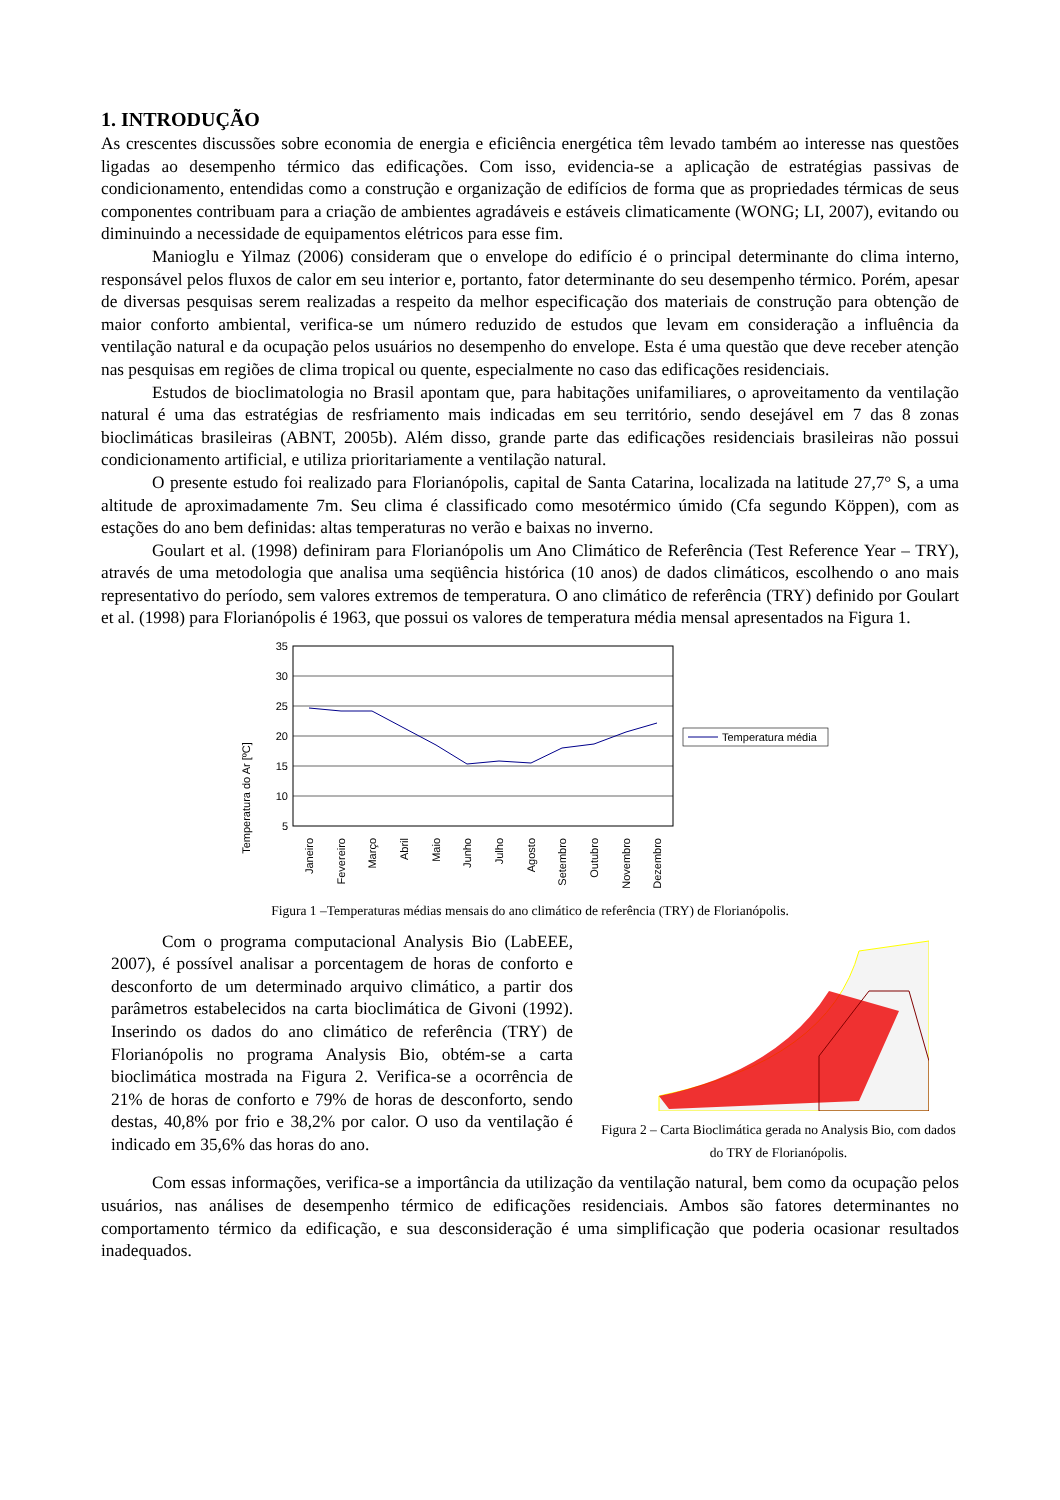1. INTRODUÇÃO
As crescentes discussões sobre economia de energia e eficiência energética têm levado também ao interesse nas questões ligadas ao desempenho térmico das edificações. Com isso, evidencia-se a aplicação de estratégias passivas de condicionamento, entendidas como a construção e organização de edifícios de forma que as propriedades térmicas de seus componentes contribuam para a criação de ambientes agradáveis e estáveis climaticamente (WONG; LI, 2007), evitando ou diminuindo a necessidade de equipamentos elétricos para esse fim.
Manioglu e Yilmaz (2006) consideram que o envelope do edifício é o principal determinante do clima interno, responsável pelos fluxos de calor em seu interior e, portanto, fator determinante do seu desempenho térmico. Porém, apesar de diversas pesquisas serem realizadas a respeito da melhor especificação dos materiais de construção para obtenção de maior conforto ambiental, verifica-se um número reduzido de estudos que levam em consideração a influência da ventilação natural e da ocupação pelos usuários no desempenho do envelope. Esta é uma questão que deve receber atenção nas pesquisas em regiões de clima tropical ou quente, especialmente no caso das edificações residenciais.
Estudos de bioclimatologia no Brasil apontam que, para habitações unifamiliares, o aproveitamento da ventilação natural é uma das estratégias de resfriamento mais indicadas em seu território, sendo desejável em 7 das 8 zonas bioclimáticas brasileiras (ABNT, 2005b). Além disso, grande parte das edificações residenciais brasileiras não possui condicionamento artificial, e utiliza prioritariamente a ventilação natural.
O presente estudo foi realizado para Florianópolis, capital de Santa Catarina, localizada na latitude 27,7° S, a uma altitude de aproximadamente 7m. Seu clima é classificado como mesotérmico úmido (Cfa segundo Köppen), com as estações do ano bem definidas: altas temperaturas no verão e baixas no inverno.
Goulart et al. (1998) definiram para Florianópolis um Ano Climático de Referência (Test Reference Year – TRY), através de uma metodologia que analisa uma seqüência histórica (10 anos) de dados climáticos, escolhendo o ano mais representativo do período, sem valores extremos de temperatura. O ano climático de referência (TRY) definido por Goulart et al. (1998) para Florianópolis é 1963, que possui os valores de temperatura média mensal apresentados na Figura 1.
Temperatura do Ar [ºC]
35
30
25
20
15
10
5
Temperatura média
Janeiro
Fevereiro
Março
Abril
Maio
Junho
Julho
Agosto
Setembro
Outubro
Novembro
Dezembro
Figura 1 –Temperaturas médias mensais do ano climático de referência (TRY) de Florianópolis.
Com o programa computacional Analysis Bio (LabEEE, 2007), é possível analisar a porcentagem de horas de conforto e desconforto de um determinado arquivo climático, a partir dos parâmetros estabelecidos na carta bioclimática de Givoni (1992). Inserindo os dados do ano climático de referência (TRY) de Florianópolis no programa Analysis Bio, obtém-se a carta bioclimática mostrada na Figura 2. Verifica-se a ocorrência de 21% de horas de conforto e 79% de horas de desconforto, sendo destas, 40,8% por frio e 38,2% por calor. O uso da ventilação é indicado em 35,6% das horas do ano.
Figura 2 – Carta Bioclimática gerada no Analysis Bio, com dados do TRY de Florianópolis.
Com essas informações, verifica-se a importância da utilização da ventilação natural, bem como da ocupação pelos usuários, nas análises de desempenho térmico de edificações residenciais. Ambos são fatores determinantes no comportamento térmico da edificação, e sua desconsideração é uma simplificação que poderia ocasionar resultados inadequados.